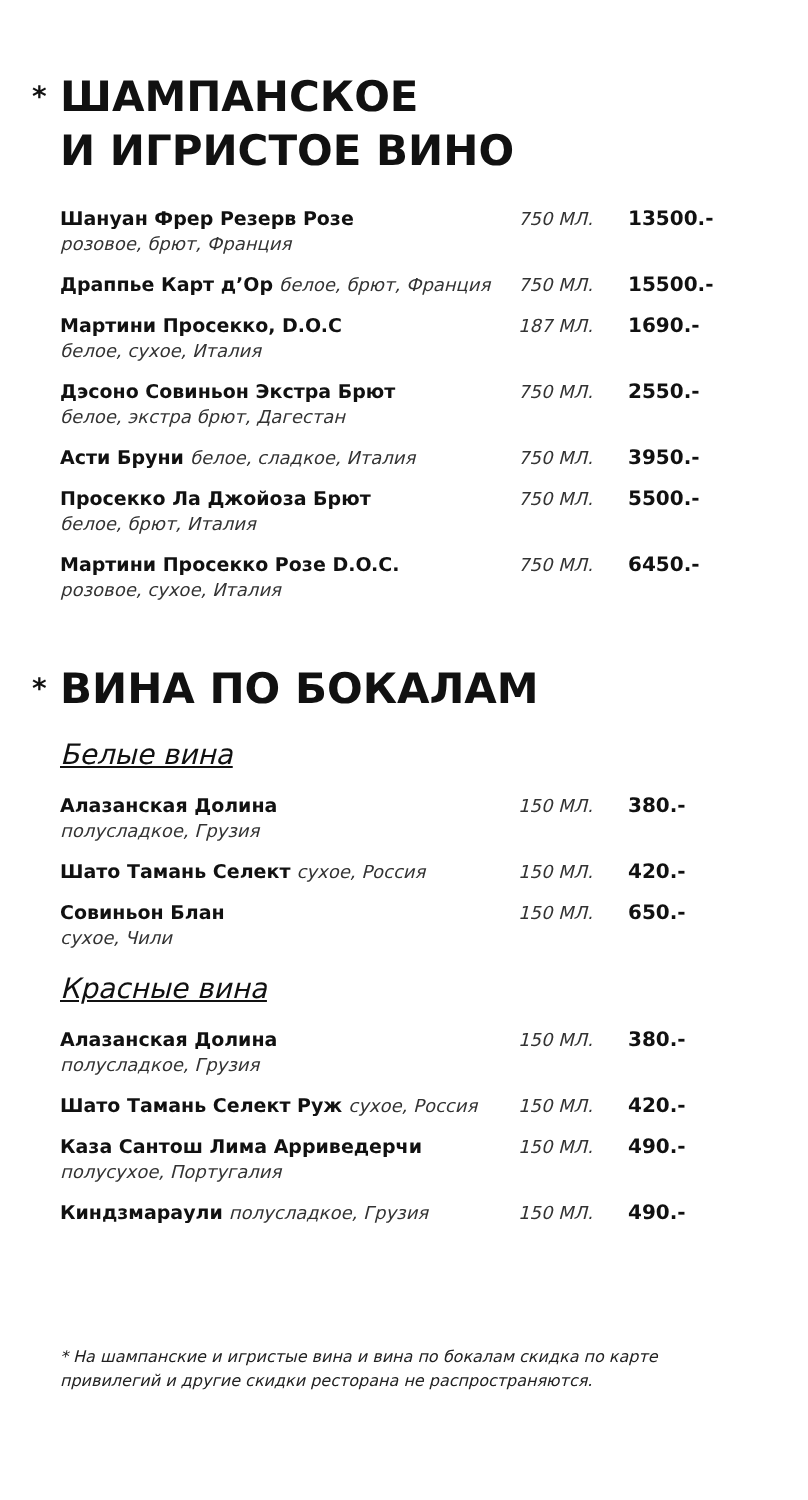* ШАМПАНСКОЕ
И ИГРИСТОЕ ВИНО
Шануан Фрер Резерв Розе
розовое, брют, Франция
750 МЛ. 13500.-
Драппье Карт д’Ор белое, брют, Франция 750 МЛ. 15500.-
Мартини Просекко, D.O.C
белое, сухое, Италия
187 МЛ. 1690.-
Дэсоно Совиньон Экстра Брют
белое, экстра брют, Дагестан
750 МЛ. 2550.-
Асти Бруни белое, сладкое, Италия 750 МЛ. 3950.-
Просекко Ла Джойоза Брют
белое, брют, Италия
750 МЛ. 5500.-
Мартини Просекко Розе D.O.C.
розовое, сухое, Италия
750 МЛ. 6450.-
* ВИНА ПО БОКАЛАМ
Белые вина
Алазанская Долина
полусладкое, Грузия
150 МЛ. 380.-
Шато Тамань Селект сухое, Россия 150 МЛ. 420.-
Совиньон Блан
сухое, Чили
150 МЛ. 650.-
Красные вина
Алазанская Долина
полусладкое, Грузия
150 МЛ. 380.-
Шато Тамань Селект Руж сухое, Россия 150 МЛ. 420.-
Каза Сантош Лима Арриведерчи
полусухое, Португалия
150 МЛ. 490.-
Киндзмараули полусладкое, Грузия 150 МЛ. 490.-
* На шампанские и игристые вина и вина по бокалам скидка по карте привилегий и другие скидки ресторана не распространяются.